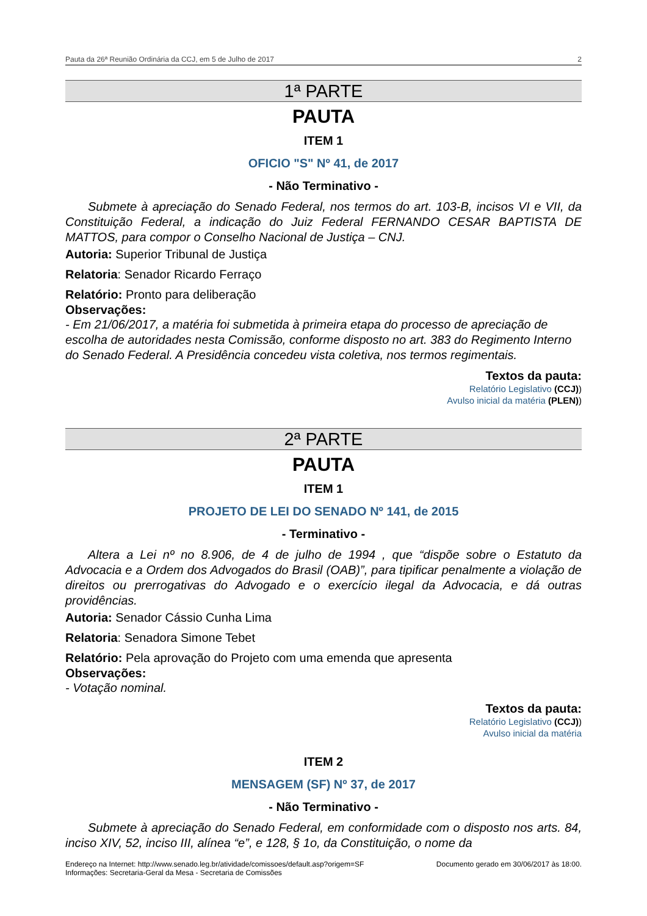Pauta da 26ª Reunião Ordinária da CCJ, em 5 de Julho de 2017 2
1ª PARTE
PAUTA
ITEM 1
OFICIO "S" Nº 41, de 2017
- Não Terminativo -
Submete à apreciação do Senado Federal, nos termos do art. 103-B, incisos VI e VII, da Constituição Federal, a indicação do Juiz Federal FERNANDO CESAR BAPTISTA DE MATTOS, para compor o Conselho Nacional de Justiça – CNJ.
Autoria: Superior Tribunal de Justiça
Relatoria: Senador Ricardo Ferraço
Relatório: Pronto para deliberação
Observações:
- Em 21/06/2017, a matéria foi submetida à primeira etapa do processo de apreciação de escolha de autoridades nesta Comissão, conforme disposto no art. 383 do Regimento Interno do Senado Federal. A Presidência concedeu vista coletiva, nos termos regimentais.
Textos da pauta:
Relatório Legislativo (CCJ))
Avulso inicial da matéria (PLEN))
2ª PARTE
PAUTA
ITEM 1
PROJETO DE LEI DO SENADO Nº 141, de 2015
- Terminativo -
Altera a Lei nº no 8.906, de 4 de julho de 1994 , que “dispõe sobre o Estatuto da Advocacia e a Ordem dos Advogados do Brasil (OAB)”, para tipificar penalmente a violação de direitos ou prerrogativas do Advogado e o exercício ilegal da Advocacia, e dá outras providências.
Autoria: Senador Cássio Cunha Lima
Relatoria: Senadora Simone Tebet
Relatório: Pela aprovação do Projeto com uma emenda que apresenta
Observações:
- Votação nominal.
Textos da pauta:
Relatório Legislativo (CCJ))
Avulso inicial da matéria
ITEM 2
MENSAGEM (SF) Nº 37, de 2017
- Não Terminativo -
Submete à apreciação do Senado Federal, em conformidade com o disposto nos arts. 84, inciso XIV, 52, inciso III, alínea “e”, e 128, § 1o, da Constituição, o nome da
Endereço na Internet: http://www.senado.leg.br/atividade/comissoes/default.asp?origem=SF
Informações: Secretaria-Geral da Mesa - Secretaria de Comissões
Documento gerado em 30/06/2017 às 18:00.